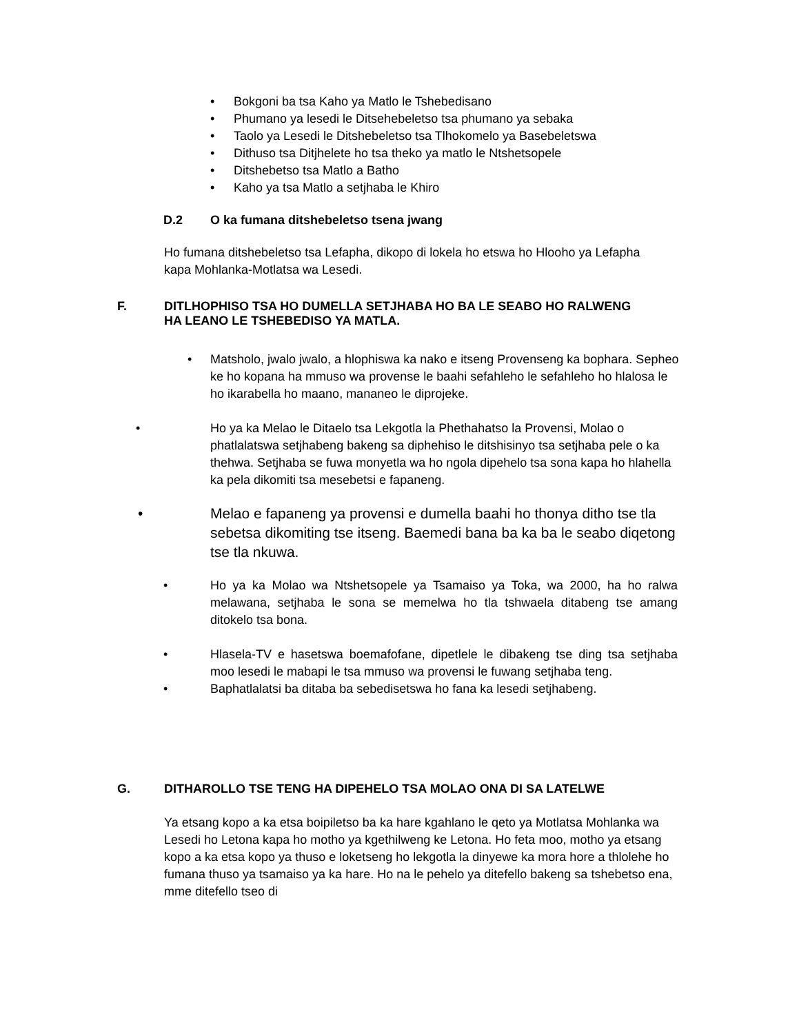• Bokgoni ba tsa Kaho ya Matlo le Tshebedisano
• Phumano ya lesedi le Ditsehebeletso tsa phumano ya sebaka
• Taolo ya Lesedi le Ditshebeletso tsa Tlhokomelo ya Basebeletswa
• Dithuso tsa Ditjhelete ho tsa theko ya matlo le Ntshetsopele
• Ditshebetso tsa Matlo a Batho
• Kaho ya tsa Matlo a setjhaba le Khiro
D.2 O ka fumana ditshebeletso tsena jwang
Ho fumana ditshebeletso tsa Lefapha, dikopo di lokela ho etswa ho Hlooho ya Lefapha kapa Mohlanka-Motlatsa wa Lesedi.
F. DITLHOPHISO TSA HO DUMELLA SETJHABA HO BA LE SEABO HO RALWENG HA LEANO LE TSHEBEDISO YA MATLA.
• Matsholo, jwalo jwalo, a hlophiswa ka nako e itseng Provenseng ka bophara. Sepheo ke ho kopana ha mmuso wa provense le baahi sefahleho le sefahleho ho hlalosa le ho ikarabella ho maano, mananeo le diprojeke.
• Ho ya ka Melao le Ditaelo tsa Lekgotla la Phethahatso la Provensi, Molao o phatlalatswa setjhabeng bakeng sa diphehiso le ditshisinyo tsa setjhaba pele o ka thehwa. Setjhaba se fuwa monyetla wa ho ngola dipehelo tsa sona kapa ho hlahella ka pela dikomiti tsa mesebetsi e fapaneng.
• Melao e fapaneng ya provensi e dumella baahi ho thonya ditho tse tla sebetsa dikomiting tse itseng. Baemedi bana ba ka ba le seabo diqetong tse tla nkuwa.
• Ho ya ka Molao wa Ntshetsopele ya Tsamaiso ya Toka, wa 2000, ha ho ralwa melawana, setjhaba le sona se memelwa ho tla tshwaela ditabeng tse amang ditokelo tsa bona.
• Hlasela-TV e hasetswa boemafofane, dipetlele le dibakeng tse ding tsa setjhaba moo lesedi le mabapi le tsa mmuso wa provensi le fuwang setjhaba teng.
• Baphatlalatsi ba ditaba ba sebedisetswa ho fana ka lesedi setjhabeng.
G. DITHAROLLO TSE TENG HA DIPEHELO TSA MOLAO ONA DI SA LATELWE
Ya etsang kopo a ka etsa boipiletso ba ka hare kgahlano le qeto ya Motlatsa Mohlanka wa Lesedi ho Letona kapa ho motho ya kgethilweng ke Letona. Ho feta moo, motho ya etsang kopo a ka etsa kopo ya thuso e loketseng ho lekgotla la dinyewe ka mora hore a thlolehe ho fumana thuso ya tsamaiso ya ka hare. Ho na le pehelo ya ditefello bakeng sa tshebetso ena, mme ditefello tseo di